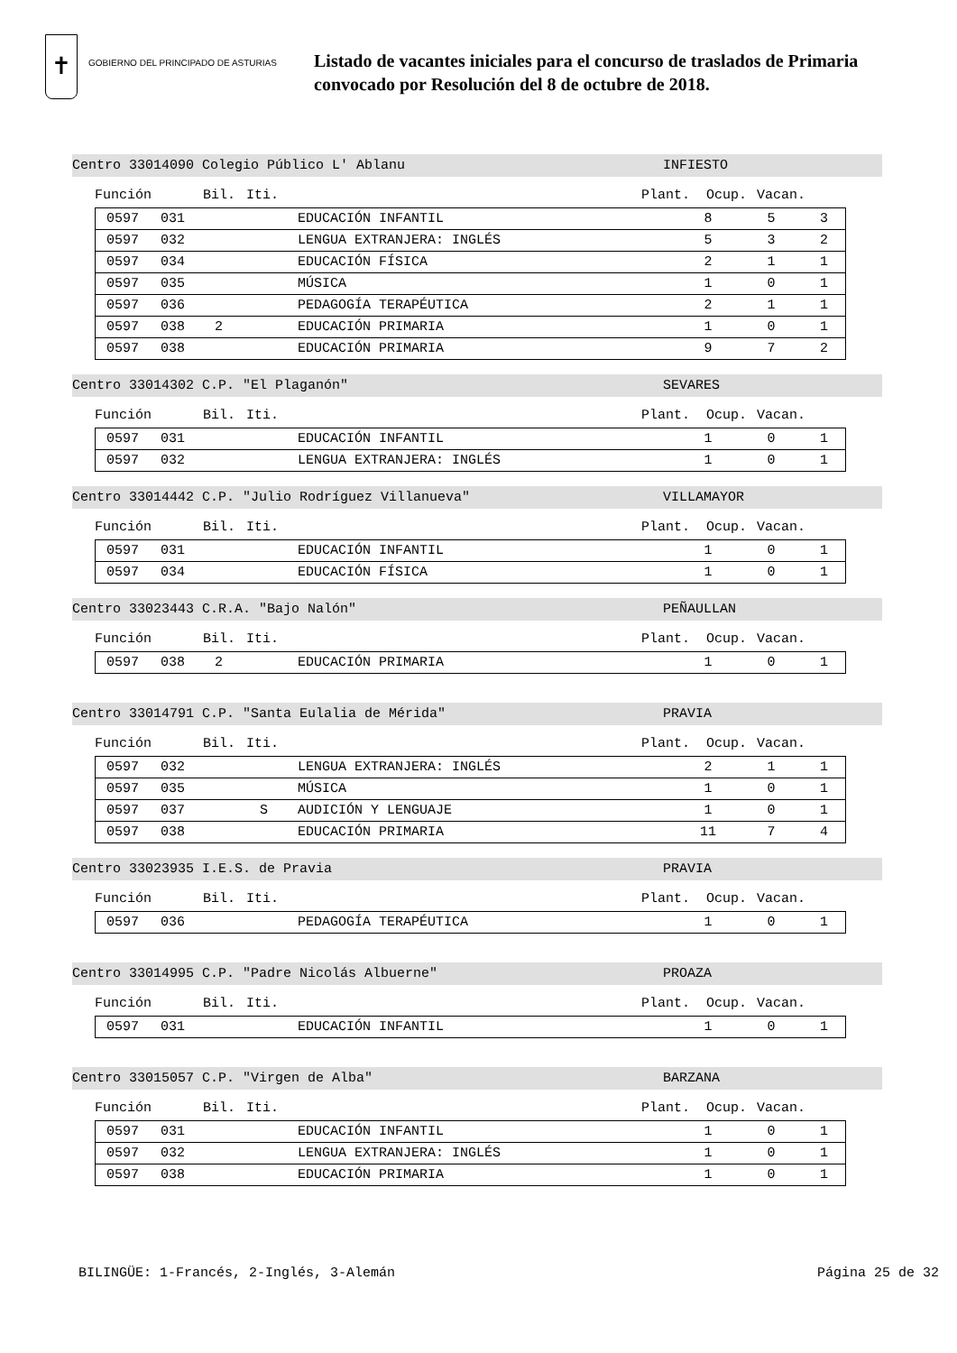✝
GOBIERNO DEL PRINCIPADO DE ASTURIAS
Listado de vacantes iniciales para el concurso de traslados de Primaria
convocado por Resolución del 8 de octubre de 2018.
Centro 33014090 Colegio Público L' Ablanu INFIESTO
Función Bil. Iti. Plant. Ocup. Vacan.
| | 0597 | 031 | | | EDUCACIÓN INFANTIL | 8 | 5 | 3 |
| | 0597 | 032 | | | LENGUA EXTRANJERA: INGLÉS | 5 | 3 | 2 |
| | 0597 | 034 | | | EDUCACIÓN FÍSICA | 2 | 1 | 1 |
| | 0597 | 035 | | | MÚSICA | 1 | 0 | 1 |
| | 0597 | 036 | | | PEDAGOGÍA TERAPÉUTICA | 2 | 1 | 1 |
| | 0597 | 038 | 2 | | EDUCACIÓN PRIMARIA | 1 | 0 | 1 |
| | 0597 | 038 | | | EDUCACIÓN PRIMARIA | 9 | 7 | 2 |
Centro 33014302 C.P. "El Plaganón" SEVARES
Función Bil. Iti. Plant. Ocup. Vacan.
| | 0597 | 031 | | | EDUCACIÓN INFANTIL | 1 | 0 | 1 |
| | 0597 | 032 | | | LENGUA EXTRANJERA: INGLÉS | 1 | 0 | 1 |
Centro 33014442 C.P. "Julio Rodríguez Villanueva" VILLAMAYOR
Función Bil. Iti. Plant. Ocup. Vacan.
| | 0597 | 031 | | | EDUCACIÓN INFANTIL | 1 | 0 | 1 |
| | 0597 | 034 | | | EDUCACIÓN FÍSICA | 1 | 0 | 1 |
Centro 33023443 C.R.A. "Bajo Nalón" PEÑAULLAN
Función Bil. Iti. Plant. Ocup. Vacan.
| | 0597 | 038 | 2 | | EDUCACIÓN PRIMARIA | 1 | 0 | 1 |
Centro 33014791 C.P. "Santa Eulalia de Mérida" PRAVIA
Función Bil. Iti. Plant. Ocup. Vacan.
| | 0597 | 032 | | | LENGUA EXTRANJERA: INGLÉS | 2 | 1 | 1 |
| | 0597 | 035 | | | MÚSICA | 1 | 0 | 1 |
| | 0597 | 037 | | S | AUDICIÓN Y LENGUAJE | 1 | 0 | 1 |
| | 0597 | 038 | | | EDUCACIÓN PRIMARIA | 11 | 7 | 4 |
Centro 33023935 I.E.S. de Pravia PRAVIA
Función Bil. Iti. Plant. Ocup. Vacan.
| | 0597 | 036 | | | PEDAGOGÍA TERAPÉUTICA | 1 | 0 | 1 |
Centro 33014995 C.P. "Padre Nicolás Albuerne" PROAZA
Función Bil. Iti. Plant. Ocup. Vacan.
| | 0597 | 031 | | | EDUCACIÓN INFANTIL | 1 | 0 | 1 |
Centro 33015057 C.P. "Virgen de Alba" BARZANA
Función Bil. Iti. Plant. Ocup. Vacan.
| | 0597 | 031 | | | EDUCACIÓN INFANTIL | 1 | 0 | 1 |
| | 0597 | 032 | | | LENGUA EXTRANJERA: INGLÉS | 1 | 0 | 1 |
| | 0597 | 038 | | | EDUCACIÓN PRIMARIA | 1 | 0 | 1 |
BILINGÜE: 1-Francés, 2-Inglés, 3-Alemán Página 25 de 32